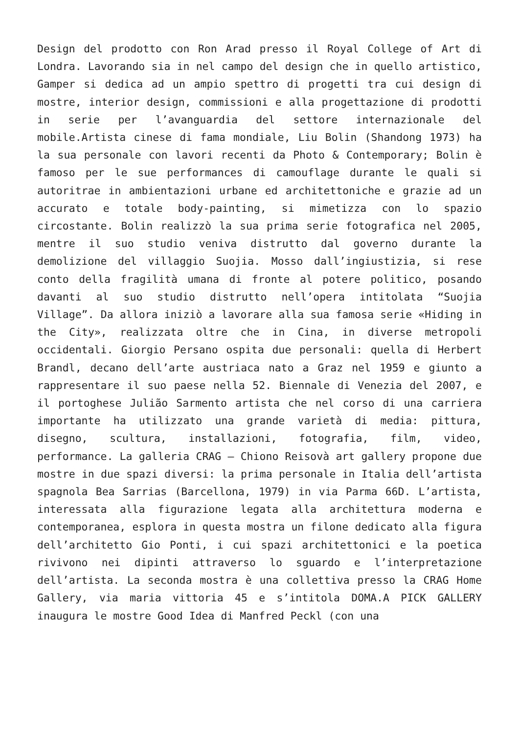Design del prodotto con Ron Arad presso il Royal College of Art di Londra. Lavorando sia in nel campo del design che in quello artistico, Gamper si dedica ad un ampio spettro di progetti tra cui design di mostre, interior design, commissioni e alla progettazione di prodotti in serie per l’avanguardia del settore internazionale del mobile.Artista cinese di fama mondiale, Liu Bolin (Shandong 1973) ha la sua personale con lavori recenti da Photo & Contemporary; Bolin è famoso per le sue performances di camouflage durante le quali si autoritrae in ambientazioni urbane ed architettoniche e grazie ad un accurato e totale body-painting, si mimetizza con lo spazio circostante. Bolin realizzò la sua prima serie fotografica nel 2005, mentre il suo studio veniva distrutto dal governo durante la demolizione del villaggio Suojia. Mosso dall’ingiustizia, si rese conto della fragilità umana di fronte al potere politico, posando davanti al suo studio distrutto nell’opera intitolata “Suojia Village”. Da allora iniziò a lavorare alla sua famosa serie «Hiding in the City», realizzata oltre che in Cina, in diverse metropoli occidentali. Giorgio Persano ospita due personali: quella di Herbert Brandl, decano dell’arte austriaca nato a Graz nel 1959 e giunto a rappresentare il suo paese nella 52. Biennale di Venezia del 2007, e il portoghese Julião Sarmento artista che nel corso di una carriera importante ha utilizzato una grande varietà di media: pittura, disegno, scultura, installazioni, fotografia, film, video, performance. La galleria CRAG – Chiono Reisovà art gallery propone due mostre in due spazi diversi: la prima personale in Italia dell’artista spagnola Bea Sarrias (Barcellona, 1979) in via Parma 66D. L’artista, interessata alla figurazione legata alla architettura moderna e contemporanea, esplora in questa mostra un filone dedicato alla figura dell’architetto Gio Ponti, i cui spazi architettonici e la poetica rivivono nei dipinti attraverso lo sguardo e l’interpretazione dell’artista. La seconda mostra è una collettiva presso la CRAG Home Gallery, via maria vittoria 45 e s’intitola DOMA.A PICK GALLERY inaugura le mostre Good Idea di Manfred Peckl (con una